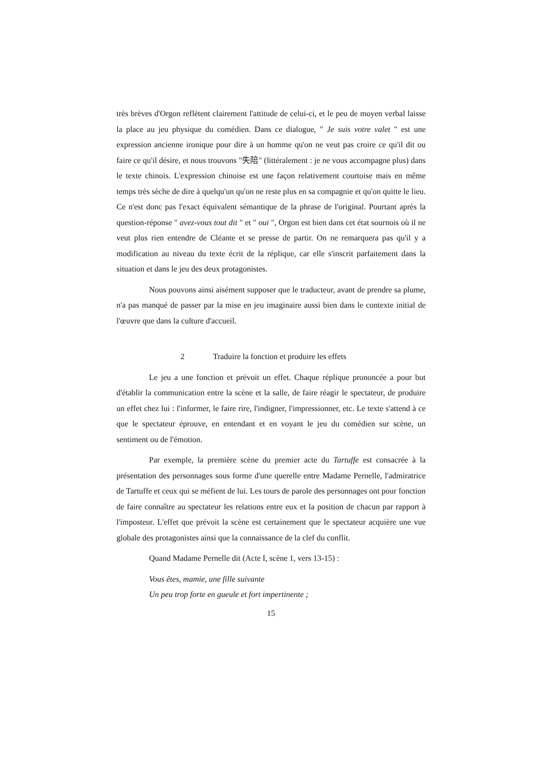très brèves d'Orgon reflètent clairement l'attitude de celui-ci, et le peu de moyen verbal laisse la place au jeu physique du comédien. Dans ce dialogue, " Je suis votre valet " est une expression ancienne ironique pour dire à un homme qu'on ne veut pas croire ce qu'il dit ou faire ce qu'il désire, et nous trouvons "失陪" (littéralement : je ne vous accompagne plus) dans le texte chinois. L'expression chinoise est une façon relativement courtoise mais en même temps très sèche de dire à quelqu'un qu'on ne reste plus en sa compagnie et qu'on quitte le lieu. Ce n'est donc pas l'exact équivalent sémantique de la phrase de l'original. Pourtant après la question-réponse " avez-vous tout dit " et " oui ", Orgon est bien dans cet état sournois où il ne veut plus rien entendre de Cléante et se presse de partir. On ne remarquera pas qu'il y a modification au niveau du texte écrit de la réplique, car elle s'inscrit parfaitement dans la situation et dans le jeu des deux protagonistes.
Nous pouvons ainsi aisément supposer que le traducteur, avant de prendre sa plume, n'a pas manqué de passer par la mise en jeu imaginaire aussi bien dans le contexte initial de l'œuvre que dans la culture d'accueil.
2 Traduire la fonction et produire les effets
Le jeu a une fonction et prévoit un effet. Chaque réplique prononcée a pour but d'établir la communication entre la scène et la salle, de faire réagir le spectateur, de produire un effet chez lui : l'informer, le faire rire, l'indigner, l'impressionner, etc. Le texte s'attend à ce que le spectateur éprouve, en entendant et en voyant le jeu du comédien sur scène, un sentiment ou de l'émotion.
Par exemple, la première scène du premier acte du Tartuffe est consacrée à la présentation des personnages sous forme d'une querelle entre Madame Pernelle, l'admiratrice de Tartuffe et ceux qui se méfient de lui. Les tours de parole des personnages ont pour fonction de faire connaître au spectateur les relations entre eux et la position de chacun par rapport à l'imposteur. L'effet que prévoit la scène est certainement que le spectateur acquière une vue globale des protagonistes ainsi que la connaissance de la clef du conflit.
Quand Madame Pernelle dit (Acte I, scène 1, vers 13-15) :
Vous êtes, mamie, une fille suivante
Un peu trop forte en gueule et fort impertinente ;
15